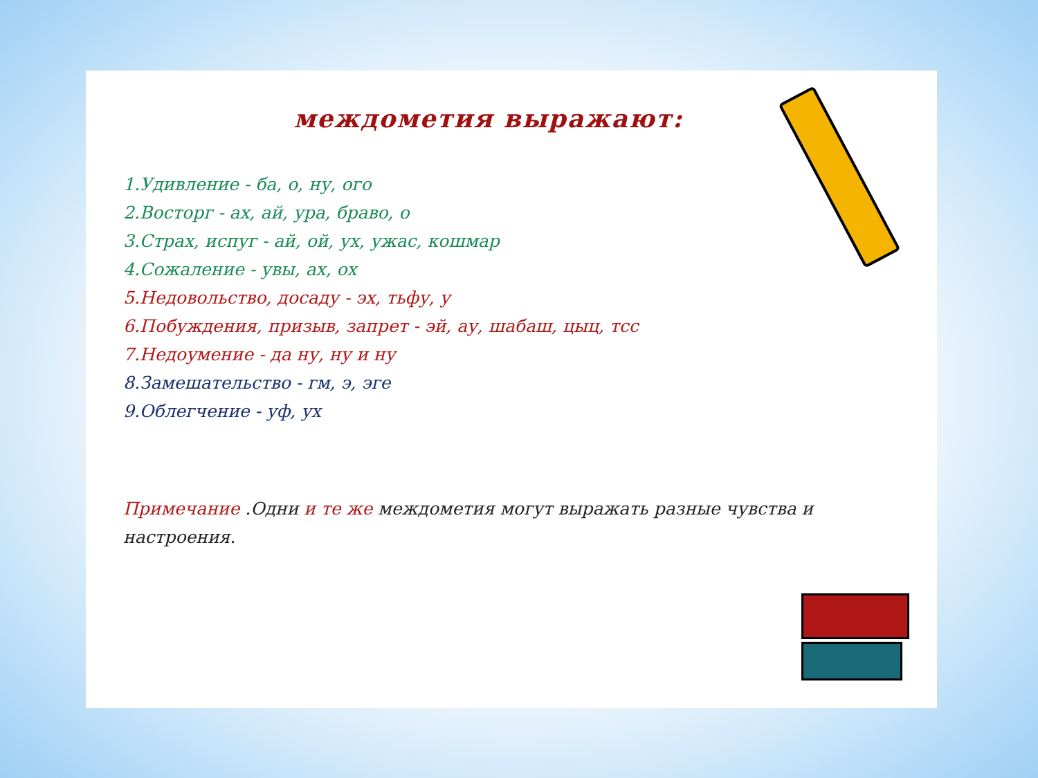междометия выражают:
1.Удивление - ба, о, ну, ого
2.Восторг - ах, ай, ура, браво, о
3.Страх, испуг - ай, ой, ух, ужас, кошмар
4.Сожаление - увы, ах, ох
5.Недовольство, досаду - эх, тьфу, у
6.Побуждения, призыв, запрет - эй, ау, шабаш, цыц, тсс
7.Недоумение - да ну, ну и ну
8.Замешательство - гм, э, эге
9.Облегчение - уф, ух
Примечание .Одни и те же междометия могут выражать разные чувства и настроения.